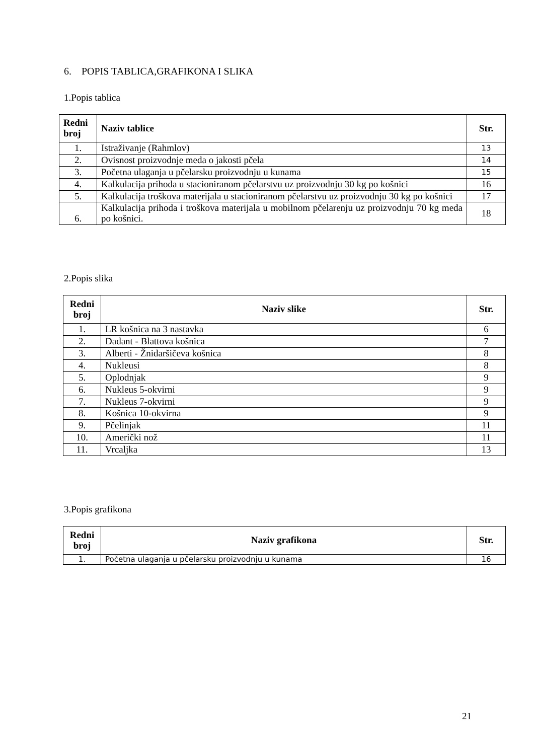6. POPIS TABLICA,GRAFIKONA I SLIKA
1.Popis tablica
| Redni broj | Naziv tablice | Str. |
| --- | --- | --- |
| 1. | Istraživanje (Rahmlov) | 13 |
| 2. | Ovisnost proizvodnje meda o jakosti pčela | 14 |
| 3. | Početna ulaganja u pčelarsku proizvodnju u kunama | 15 |
| 4. | Kalkulacija prihoda u stacioniranom pčelarstvu uz proizvodnju 30 kg po košnici | 16 |
| 5. | Kalkulacija troškova materijala u stacioniranom pčelarstvu uz proizvodnju 30 kg po košnici | 17 |
| 6. | Kalkulacija prihoda i troškova materijala u mobilnom pčelarenju uz proizvodnju 70 kg meda po košnici. | 18 |
2.Popis slika
| Redni broj | Naziv slike | Str. |
| --- | --- | --- |
| 1. | LR košnica na 3 nastavka | 6 |
| 2. | Dadant - Blattova košnica | 7 |
| 3. | Alberti - Žnidaršičeva košnica | 8 |
| 4. | Nukleusi | 8 |
| 5. | Oplodnjak | 9 |
| 6. | Nukleus 5-okvirni | 9 |
| 7. | Nukleus 7-okvirni | 9 |
| 8. | Košnica 10-okvirna | 9 |
| 9. | Pčelinjak | 11 |
| 10. | Američki nož | 11 |
| 11. | Vrcaljka | 13 |
3.Popis grafikona
| Redni broj | Naziv grafikona | Str. |
| --- | --- | --- |
| 1. | Početna ulaganja u pčelarsku proizvodnju u kunama | 16 |
21